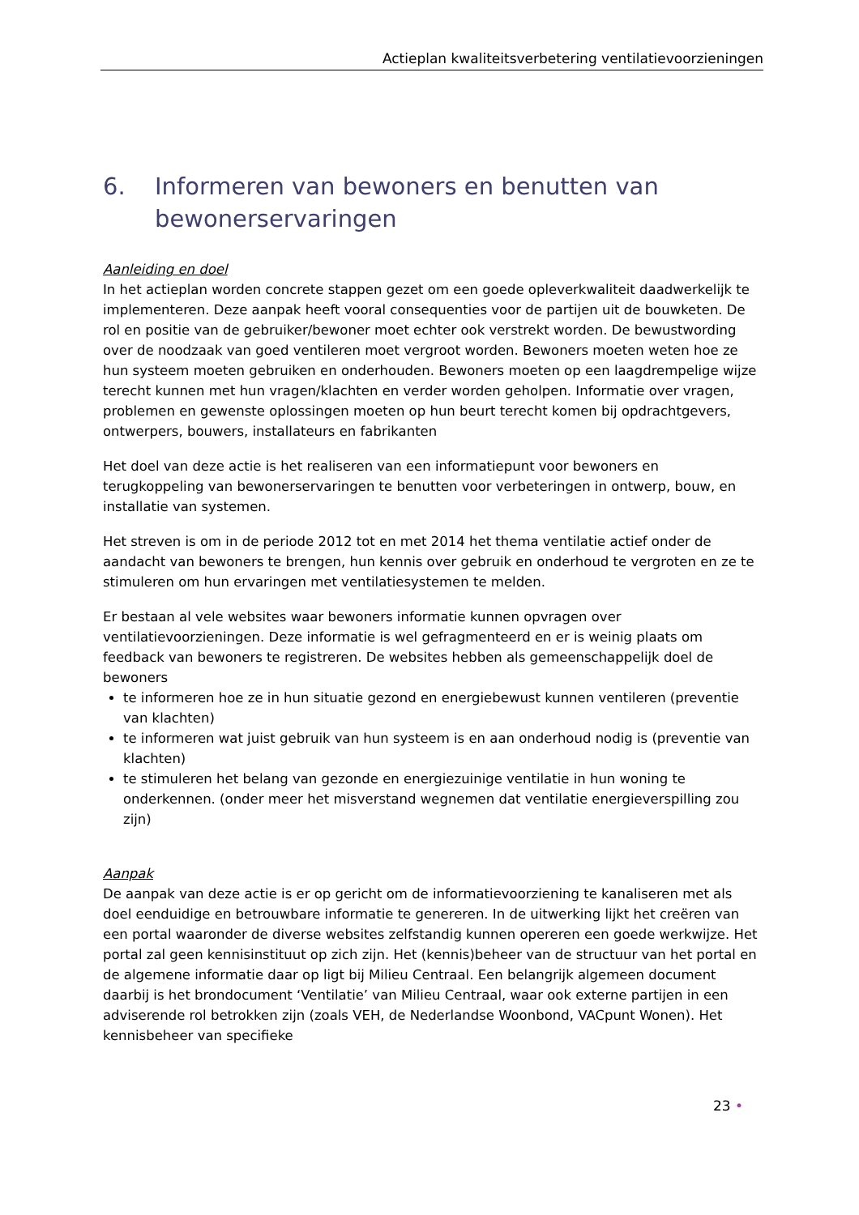Actieplan kwaliteitsverbetering ventilatievoorzieningen
6. Informeren van bewoners en benutten van bewonerservaringen
Aanleiding en doel
In het actieplan worden concrete stappen gezet om een goede opleverkwaliteit daadwerkelijk te implementeren. Deze aanpak heeft vooral consequenties voor de partijen uit de bouwketen. De rol en positie van de gebruiker/bewoner moet echter ook verstrekt worden. De bewustwording over de noodzaak van goed ventileren moet vergroot worden. Bewoners moeten weten hoe ze hun systeem moeten gebruiken en onderhouden. Bewoners moeten op een laagdrempelige wijze terecht kunnen met hun vragen/klachten en verder worden geholpen. Informatie over vragen, problemen en gewenste oplossingen moeten op hun beurt terecht komen bij opdrachtgevers, ontwerpers, bouwers, installateurs en fabrikanten
Het doel van deze actie is het realiseren van een informatiepunt voor bewoners en terugkoppeling van bewonerservaringen te benutten voor verbeteringen in ontwerp, bouw, en installatie van systemen.
Het streven is om in de periode 2012 tot en met 2014 het thema ventilatie actief onder de aandacht van bewoners te brengen, hun kennis over gebruik en onderhoud te vergroten en ze te stimuleren om hun ervaringen met ventilatiesystemen te melden.
Er bestaan al vele websites waar bewoners informatie kunnen opvragen over ventilatievoorzieningen. Deze informatie is wel gefragmenteerd en er is weinig plaats om feedback van bewoners te registreren. De websites hebben als gemeenschappelijk doel de bewoners
te informeren hoe ze in hun situatie gezond en energiebewust kunnen ventileren (preventie van klachten)
te informeren wat juist gebruik van hun systeem is en aan onderhoud nodig is (preventie van klachten)
te stimuleren het belang van gezonde en energiezuinige ventilatie in hun woning te onderkennen. (onder meer het misverstand wegnemen dat ventilatie energieverspilling zou zijn)
Aanpak
De aanpak van deze actie is er op gericht om de informatievoorziening te kanaliseren met als doel eenduidige en betrouwbare informatie te genereren. In de uitwerking lijkt het creëren van een portal waaronder de diverse websites zelfstandig kunnen opereren een goede werkwijze. Het portal zal geen kennisinstituut op zich zijn. Het (kennis)beheer van de structuur van het portal en de algemene informatie daar op ligt bij Milieu Centraal. Een belangrijk algemeen document daarbij is het brondocument ‘Ventilatie’ van Milieu Centraal, waar ook externe partijen in een adviserende rol betrokken zijn (zoals VEH, de Nederlandse Woonbond, VACpunt Wonen). Het kennisbeheer van specifieke
23 •